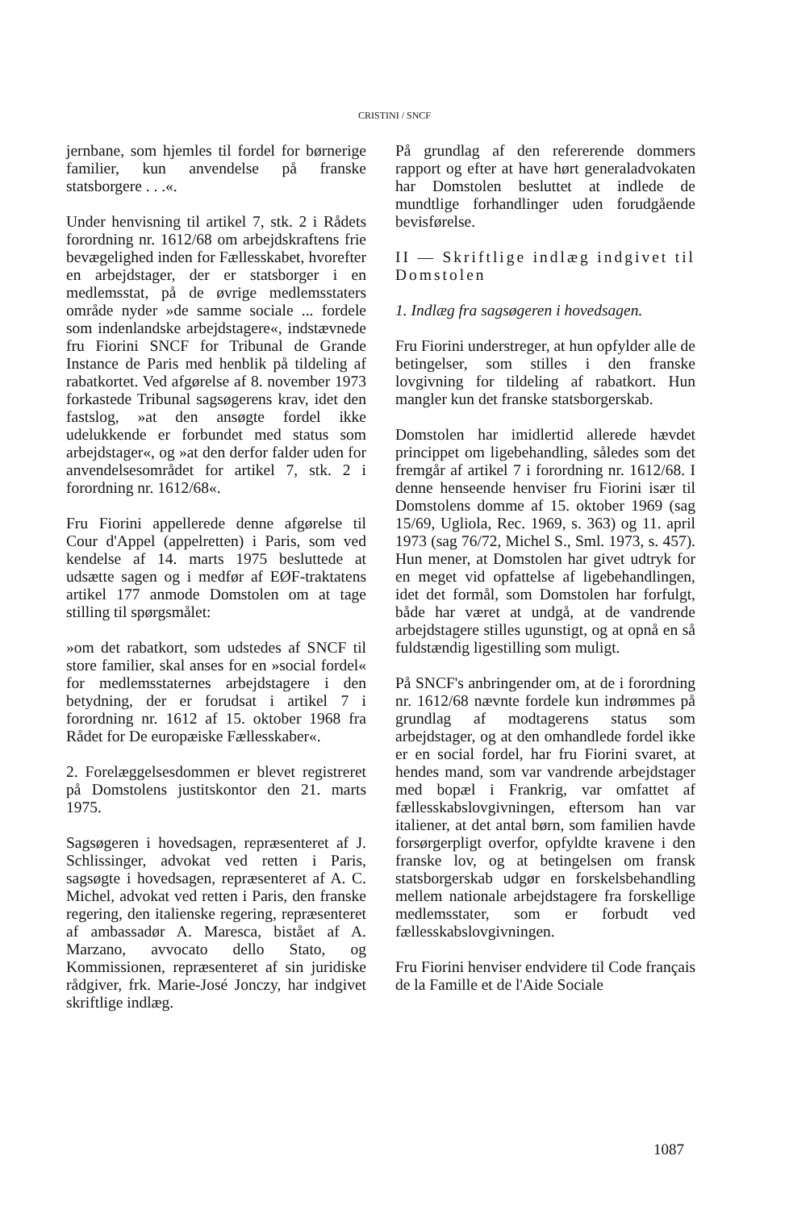CRISTINI / SNCF
jernbane, som hjemles til fordel for børnerige familier, kun anvendelse på franske statsborgere . . .«.
Under henvisning til artikel 7, stk. 2 i Rådets forordning nr. 1612/68 om arbejdskraftens frie bevægelighed inden for Fællesskabet, hvorefter en arbejdstager, der er statsborger i en medlemsstat, på de øvrige medlemsstaters område nyder »de samme sociale ... fordele som indenlandske arbejdstagere«, indstævnede fru Fiorini SNCF for Tribunal de Grande Instance de Paris med henblik på tildeling af rabatkortet. Ved afgørelse af 8. november 1973 forkastede Tribunal sagsøgerens krav, idet den fastslog, »at den ansøgte fordel ikke udelukkende er forbundet med status som arbejdstager«, og »at den derfor falder uden for anvendelsesområdet for artikel 7, stk. 2 i forordning nr. 1612/68«.
Fru Fiorini appellerede denne afgørelse til Cour d'Appel (appelretten) i Paris, som ved kendelse af 14. marts 1975 besluttede at udsætte sagen og i medfør af EØF-traktatens artikel 177 anmode Domstolen om at tage stilling til spørgsmålet:
»om det rabatkort, som udstedes af SNCF til store familier, skal anses for en »social fordel« for medlemsstaternes arbejdstagere i den betydning, der er forudsat i artikel 7 i forordning nr. 1612 af 15. oktober 1968 fra Rådet for De europæiske Fællesskaber«.
2. Forelæggelsesdommen er blevet registreret på Domstolens justitskontor den 21. marts 1975.
Sagsøgeren i hovedsagen, repræsenteret af J. Schlissinger, advokat ved retten i Paris, sagsøgte i hovedsagen, repræsenteret af A. C. Michel, advokat ved retten i Paris, den franske regering, den italienske regering, repræsenteret af ambassadør A. Maresca, bistået af A. Marzano, avvocato dello Stato, og Kommissionen, repræsenteret af sin juridiske rådgiver, frk. Marie-José Jonczy, har indgivet skriftlige indlæg.
På grundlag af den refererende dommers rapport og efter at have hørt generaladvokaten har Domstolen besluttet at indlede de mundtlige forhandlinger uden forudgående bevisførelse.
II — Skriftlige indlæg indgivet til Domstolen
1. Indlæg fra sagsøgeren i hovedsagen.
Fru Fiorini understreger, at hun opfylder alle de betingelser, som stilles i den franske lovgivning for tildeling af rabatkort. Hun mangler kun det franske statsborgerskab.
Domstolen har imidlertid allerede hævdet princippet om ligebehandling, således som det fremgår af artikel 7 i forordning nr. 1612/68. I denne henseende henviser fru Fiorini især til Domstolens domme af 15. oktober 1969 (sag 15/69, Ugliola, Rec. 1969, s. 363) og 11. april 1973 (sag 76/72, Michel S., Sml. 1973, s. 457). Hun mener, at Domstolen har givet udtryk for en meget vid opfattelse af ligebehandlingen, idet det formål, som Domstolen har forfulgt, både har været at undgå, at de vandrende arbejdstagere stilles ugunstigt, og at opnå en så fuldstændig ligestilling som muligt.
På SNCF's anbringender om, at de i forordning nr. 1612/68 nævnte fordele kun indrømmes på grundlag af modtagerens status som arbejdstager, og at den omhandlede fordel ikke er en social fordel, har fru Fiorini svaret, at hendes mand, som var vandrende arbejdstager med bopæl i Frankrig, var omfattet af fællesskabslovgivningen, eftersom han var italiener, at det antal børn, som familien havde forsørgerpligt overfor, opfyldte kravene i den franske lov, og at betingelsen om fransk statsborgerskab udgør en forskelsbehandling mellem nationale arbejdstagere fra forskellige medlemsstater, som er forbudt ved fællesskabslovgivningen.
Fru Fiorini henviser endvidere til Code français de la Famille et de l'Aide Sociale
1087